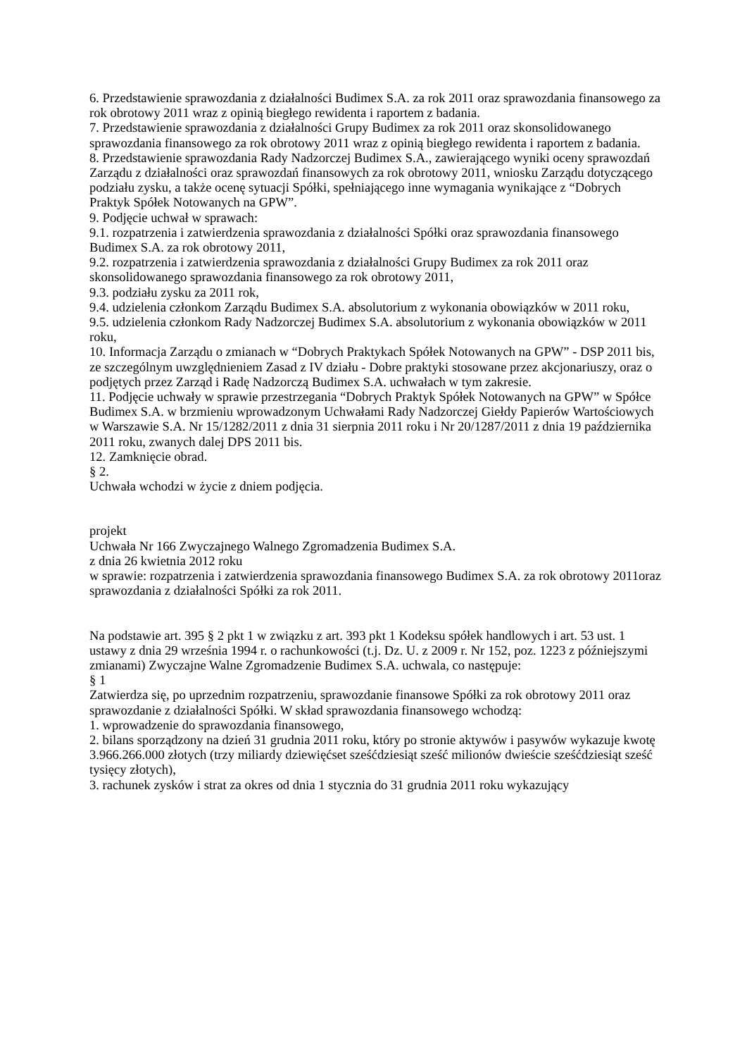6. Przedstawienie sprawozdania z działalności Budimex S.A. za rok 2011 oraz sprawozdania finansowego za rok obrotowy 2011 wraz z opinią biegłego rewidenta i raportem z badania.
7. Przedstawienie sprawozdania z działalności Grupy Budimex za rok 2011 oraz skonsolidowanego sprawozdania finansowego za rok obrotowy 2011 wraz z opinią biegłego rewidenta i raportem z badania.
8. Przedstawienie sprawozdania Rady Nadzorczej Budimex S.A., zawierającego wyniki oceny sprawozdań Zarządu z działalności oraz sprawozdań finansowych za rok obrotowy 2011, wniosku Zarządu dotyczącego podziału zysku, a także ocenę sytuacji Spółki, spełniającego inne wymagania wynikające z “Dobrych Praktyk Spółek Notowanych na GPW”.
9. Podjęcie uchwał w sprawach:
9.1. rozpatrzenia i zatwierdzenia sprawozdania z działalności Spółki oraz sprawozdania finansowego Budimex S.A. za rok obrotowy 2011,
9.2. rozpatrzenia i zatwierdzenia sprawozdania z działalności Grupy Budimex za rok 2011 oraz skonsolidowanego sprawozdania finansowego za rok obrotowy 2011,
9.3. podziału zysku za 2011 rok,
9.4. udzielenia członkom Zarządu Budimex S.A. absolutorium z wykonania obowiązków w 2011 roku,
9.5. udzielenia członkom Rady Nadzorczej Budimex S.A. absolutorium z wykonania obowiązków w 2011 roku,
10. Informacja Zarządu o zmianach w “Dobrych Praktykach Spółek Notowanych na GPW” - DSP 2011 bis, ze szczególnym uwzględnieniem Zasad z IV działu - Dobre praktyki stosowane przez akcjonariuszy, oraz o podjętych przez Zarząd i Radę Nadzorczą Budimex S.A. uchwałach w tym zakresie.
11. Podjęcie uchwały w sprawie przestrzegania “Dobrych Praktyk Spółek Notowanych na GPW” w Spółce Budimex S.A. w brzmieniu wprowadzonym Uchwałami Rady Nadzorczej Giełdy Papierów Wartościowych w Warszawie S.A. Nr 15/1282/2011 z dnia 31 sierpnia 2011 roku i Nr 20/1287/2011 z dnia 19 października 2011 roku, zwanych dalej DPS 2011 bis.
12. Zamknięcie obrad.
§ 2.
Uchwała wchodzi w życie z dniem podjęcia.
projekt
Uchwała Nr 166 Zwyczajnego Walnego Zgromadzenia Budimex S.A.
z dnia 26 kwietnia 2012 roku
w sprawie: rozpatrzenia i zatwierdzenia sprawozdania finansowego Budimex S.A. za rok obrotowy 2011oraz sprawozdania z działalności Spółki za rok 2011.
Na podstawie art. 395 § 2 pkt 1 w związku z art. 393 pkt 1 Kodeksu spółek handlowych i art. 53 ust. 1 ustawy z dnia 29 września 1994 r. o rachunkowości (t.j. Dz. U. z 2009 r. Nr 152, poz. 1223 z późniejszymi zmianami) Zwyczajne Walne Zgromadzenie Budimex S.A. uchwala, co następuje:
§ 1
Zatwierdza się, po uprzednim rozpatrzeniu, sprawozdanie finansowe Spółki za rok obrotowy 2011 oraz sprawozdanie z działalności Spółki. W skład sprawozdania finansowego wchodzą:
1. wprowadzenie do sprawozdania finansowego,
2. bilans sporządzony na dzień 31 grudnia 2011 roku, który po stronie aktywów i pasywów wykazuje kwotę 3.966.266.000 złotych (trzy miliardy dziewięćset sześćdziesiąt sześć milionów dwieście sześćdziesiąt sześć tysięcy złotych),
3. rachunek zysków i strat za okres od dnia 1 stycznia do 31 grudnia 2011 roku wykazujący